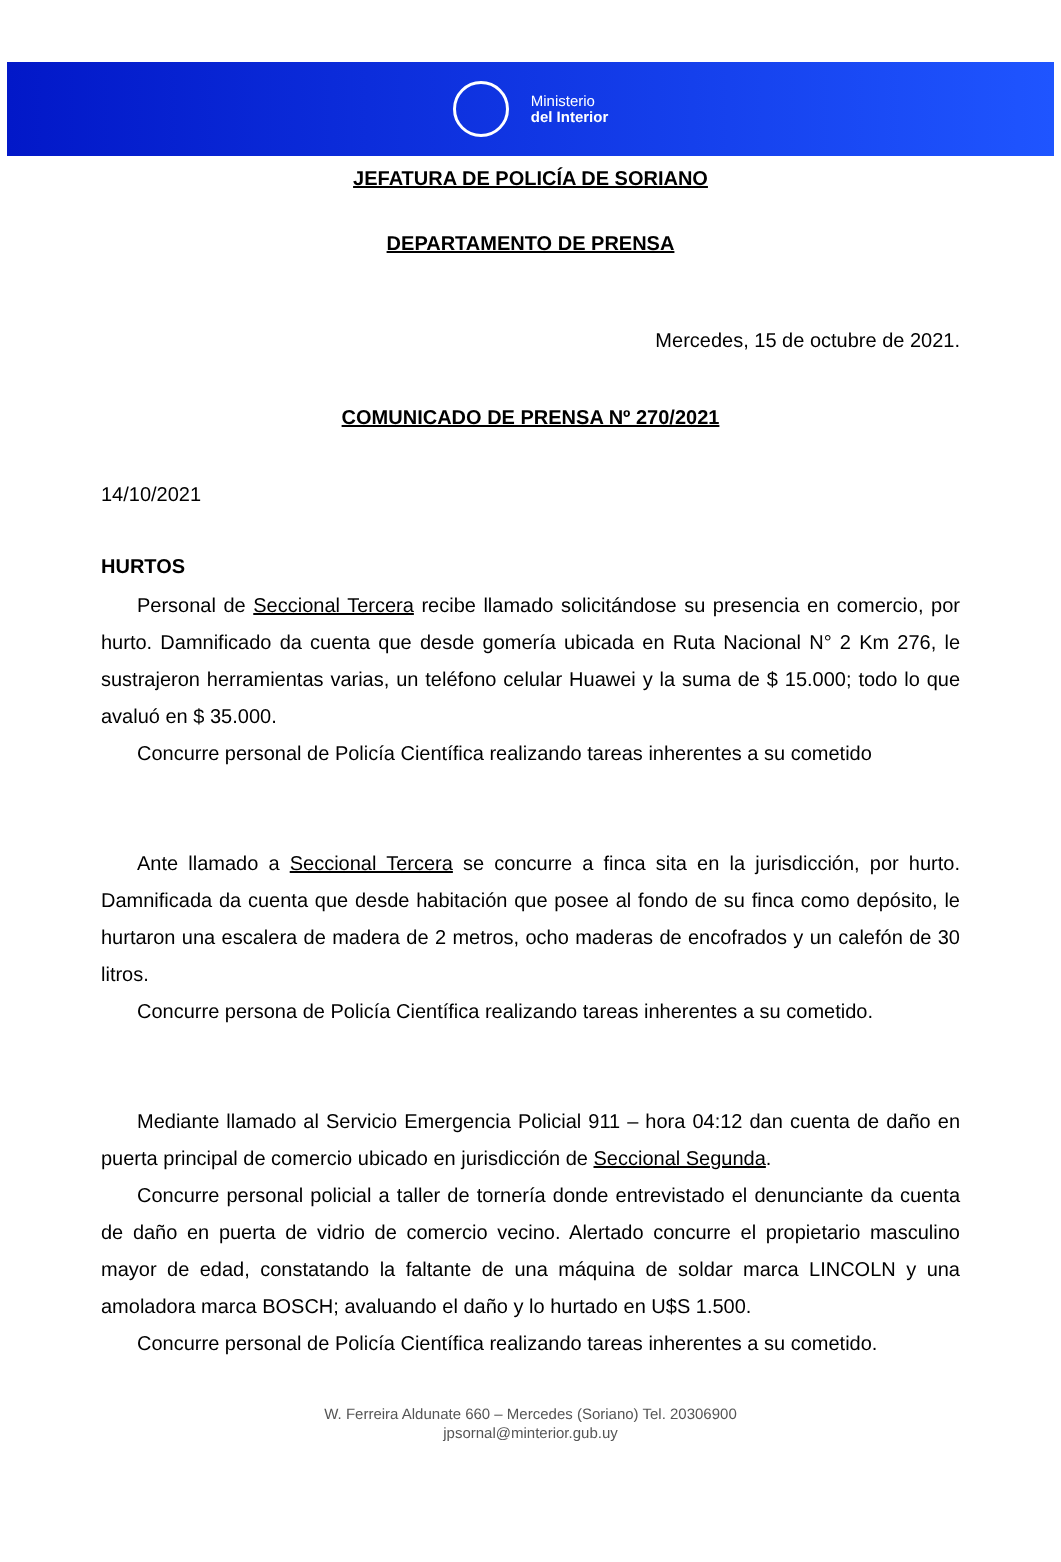Ministerio
del Interior
JEFATURA DE POLICÍA DE SORIANO
DEPARTAMENTO DE PRENSA
Mercedes, 15 de octubre de 2021.
COMUNICADO DE PRENSA Nº 270/2021
14/10/2021
HURTOS
Personal de Seccional Tercera recibe llamado solicitándose su presencia en comercio, por hurto. Damnificado da cuenta que desde gomería ubicada en Ruta Nacional N° 2 Km 276, le sustrajeron herramientas varias, un teléfono celular Huawei y la suma de $ 15.000; todo lo que avaluó en $ 35.000.
Concurre personal de Policía Científica realizando tareas inherentes a su cometido
Ante llamado a Seccional Tercera se concurre a finca sita en la jurisdicción, por hurto. Damnificada da cuenta que desde habitación que posee al fondo de su finca como depósito, le hurtaron una escalera de madera de 2 metros, ocho maderas de encofrados y un calefón de 30 litros.
Concurre persona de Policía Científica realizando tareas inherentes a su cometido.
Mediante llamado al Servicio Emergencia Policial 911 – hora 04:12 dan cuenta de daño en puerta principal de comercio ubicado en jurisdicción de Seccional Segunda.
Concurre personal policial a taller de tornería donde entrevistado el denunciante da cuenta de daño en puerta de vidrio de comercio vecino. Alertado concurre el propietario masculino mayor de edad, constatando la faltante de una máquina de soldar marca LINCOLN y una amoladora marca BOSCH; avaluando el daño y lo hurtado en U$S 1.500.
Concurre personal de Policía Científica realizando tareas inherentes a su cometido.
W. Ferreira Aldunate 660 – Mercedes (Soriano) Tel. 20306900
jpsornal@minterior.gub.uy